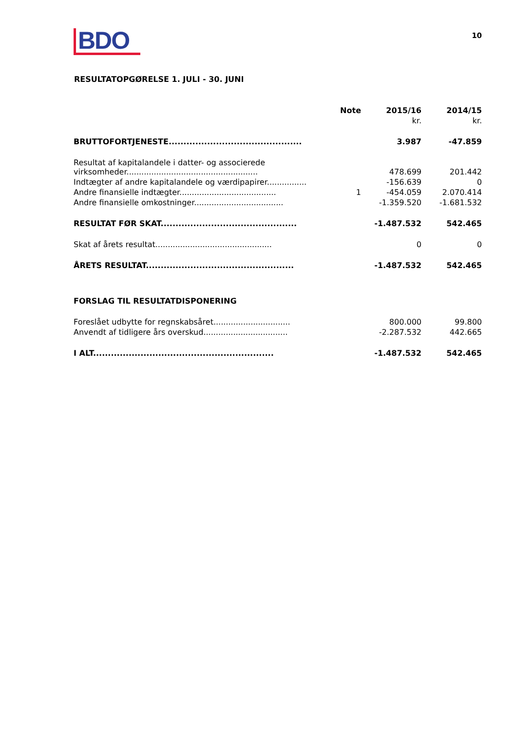BDO
10
RESULTATOPGØRELSE 1. JULI - 30. JUNI
| | Note | 2015/16 | 2014/15 |
| --- | --- | --- | --- |
| | | kr. | kr. |
| BRUTTOFORTJENESTE............................................. | | 3.987 | -47.859 |
| Resultat af kapitalandele i datter- og associerede virksomheder..................................................... | | 478.699 | 201.442 |
| Indtægter af andre kapitalandele og værdipapirer................ | | -156.639 | 0 |
| Andre finansielle indtægter....................................... | 1 | -454.059 | 2.070.414 |
| Andre finansielle omkostninger.................................... | | -1.359.520 | -1.681.532 |
| RESULTAT FØR SKAT.............................................. | | -1.487.532 | 542.465 |
| Skat af årets resultat............................................... | | 0 | 0 |
| ÅRETS RESULTAT.................................................. | | -1.487.532 | 542.465 |
| FORSLAG TIL RESULTATDISPONERING | | | |
| Foreslået udbytte for regnskabsåret............................... | | 800.000 | 99.800 |
| Anvendt af tidligere års overskud.................................. | | -2.287.532 | 442.665 |
| I ALT............................................................. | | -1.487.532 | 542.465 |